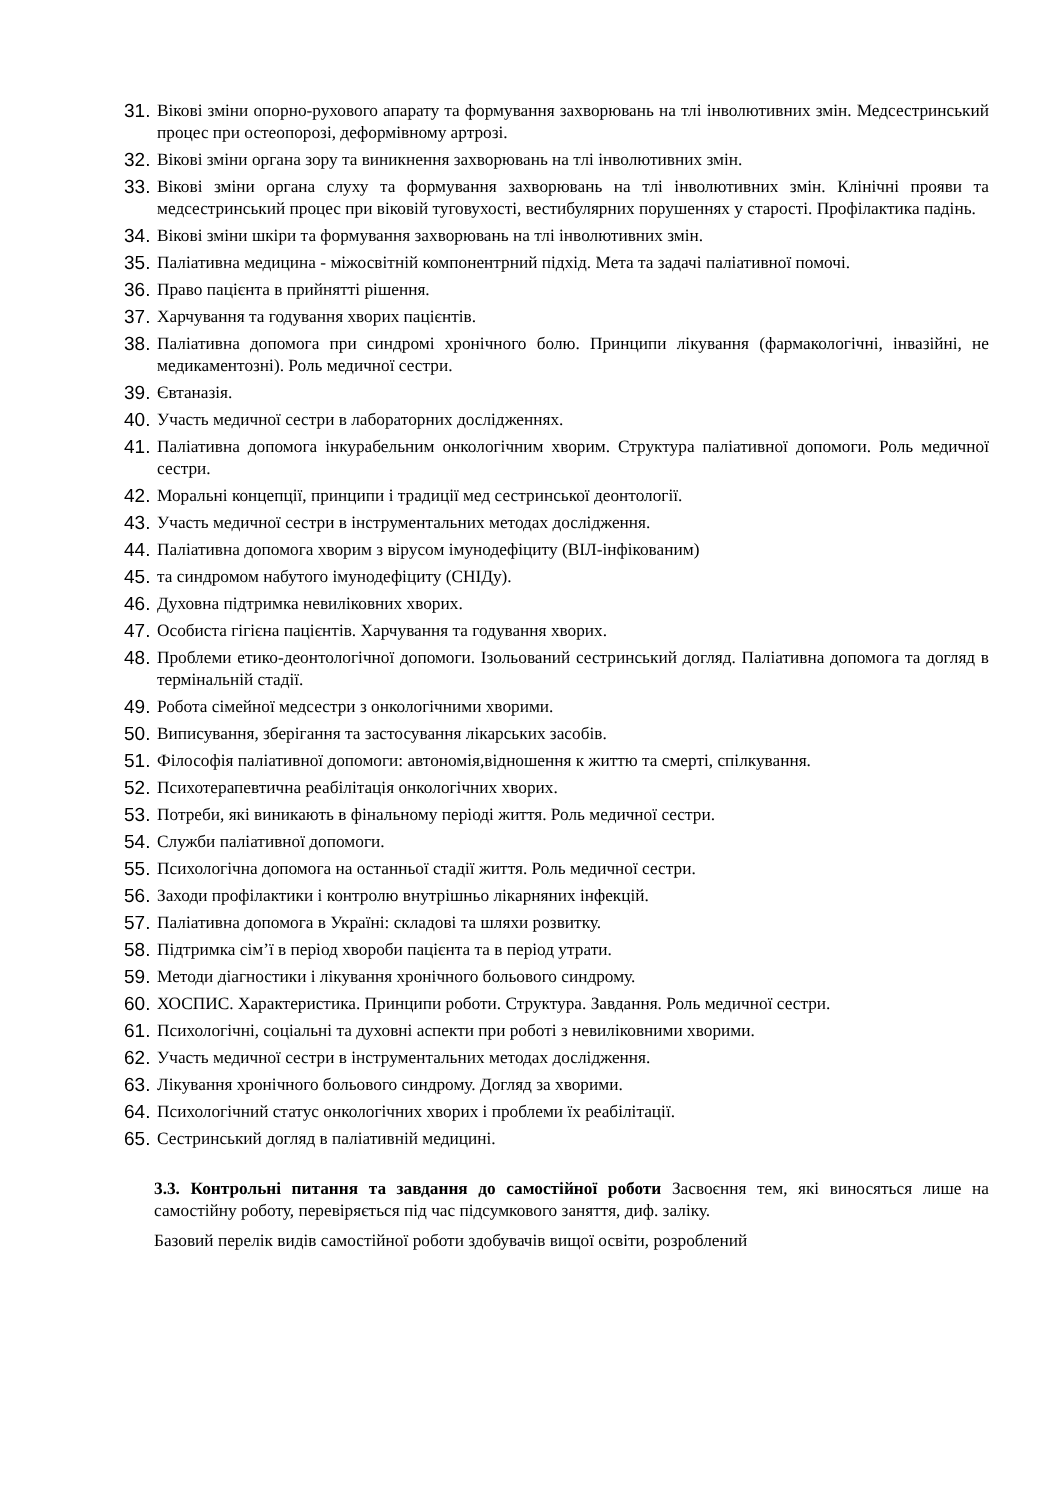31. Вікові зміни опорно-рухового апарату та формування захворювань на тлі інволютивних змін. Медсестринський процес при остеопорозі, деформівному артрозі.
32. Вікові зміни органа зору та виникнення захворювань на тлі інволютивних змін.
33. Вікові зміни органа слуху та формування захворювань на тлі інволютивних змін. Клінічні прояви та медсестринський процес при віковій туговухості, вестибулярних порушеннях у старості. Профілактика падінь.
34. Вікові зміни шкіри та формування захворювань на тлі інволютивних змін.
35. Паліативна медицина - міжосвітній компонентрний підхід. Мета та задачі паліативної помочі.
36. Право пацієнта в прийнятті рішення.
37. Харчування та годування хворих пацієнтів.
38. Паліативна допомога при синдромі хронічного болю. Принципи лікування (фармакологічні, інвазійні, не медикаментозні). Роль медичної сестри.
39. Євтаназія.
40. Участь медичної сестри в лабораторних дослідженнях.
41. Паліативна допомога інкурабельним онкологічним хворим. Структура паліативної допомоги. Роль медичної сестри.
42. Моральні концепції, принципи і традиції мед сестринської деонтології.
43. Участь медичної сестри в інструментальних методах дослідження.
44. Паліативна допомога хворим з вірусом імунодефіциту (ВІЛ-інфікованим)
45. та синдромом набутого імунодефіциту (СНІДу).
46. Духовна підтримка невиліковних хворих.
47. Особиста гігієна пацієнтів. Харчування та годування хворих.
48. Проблеми етико-деонтологічної допомоги. Ізольований сестринський догляд. Паліативна допомога та догляд в термінальній стадії.
49. Робота сімейної медсестри з онкологічними хворими.
50. Виписування, зберігання та застосування лікарських засобів.
51. Філософія паліативної допомоги: автономія,відношення к життю та смерті, спілкування.
52. Психотерапевтична реабілітація онкологічних хворих.
53. Потреби, які виникають в фінальному періоді життя. Роль медичної сестри.
54. Служби паліативної допомоги.
55. Психологічна допомога на останньої стадії життя. Роль медичної сестри.
56. Заходи профілактики і контролю внутрішньо лікарняних інфекцій.
57. Паліативна допомога в Україні: складові та шляхи розвитку.
58. Підтримка сім’ї в період хвороби пацієнта та в період утрати.
59. Методи діагностики і лікування хронічного больового синдрому.
60. ХОСПИС. Характеристика. Принципи роботи. Структура. Завдання. Роль медичної сестри.
61. Психологічні, соціальні та духовні аспекти при роботі з невиліковними хворими.
62. Участь медичної сестри в інструментальних методах дослідження.
63. Лікування хронічного больового синдрому. Догляд за хворими.
64. Психологічний статус онкологічних хворих і проблеми їх реабілітації.
65. Сестринський догляд в паліативній медицині.
3.3. Контрольні питання та завдання до самостійної роботи Засвоєння тем, які виносяться лише на самостійну роботу, перевіряється під час підсумкового заняття, диф. заліку.
Базовий перелік видів самостійної роботи здобувачів вищої освіти, розроблений